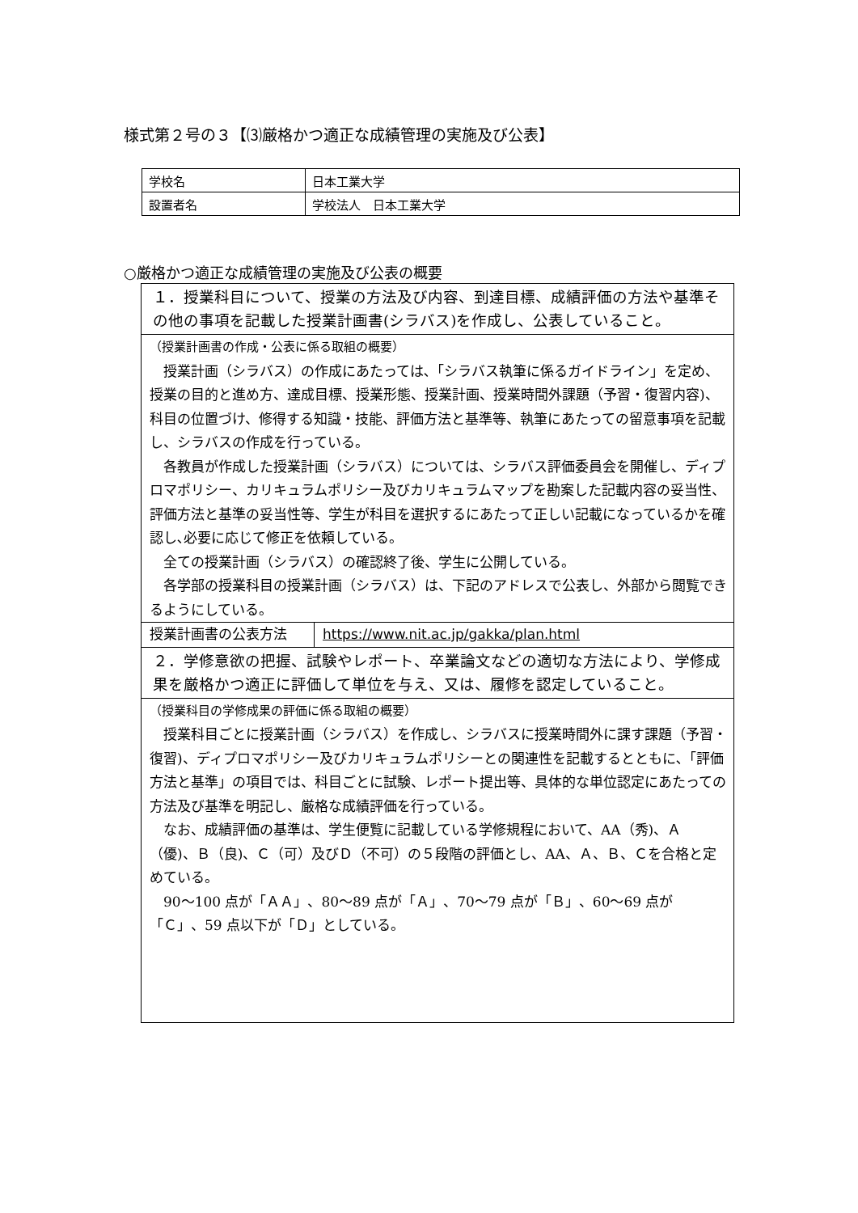様式第２号の３【⑶厳格かつ適正な成績管理の実施及び公表】
| 学校名 | 日本工業大学 |
| 設置者名 | 学校法人 日本工業大学 |
○厳格かつ適正な成績管理の実施及び公表の概要
| １．授業科目について、授業の方法及び内容、到達目標、成績評価の方法や基準その他の事項を記載した授業計画書(シラバス)を作成し、公表していること。 | |
| （授業計画書の作成・公表に係る取組の概要） 授業計画（シラバス）の作成にあたっては､「シラバス執筆に係るガイドライン」を定め、授業の目的と進め方、達成目標、授業形態、授業計画、授業時間外課題（予習・復習内容)、科目の位置づけ、修得する知識・技能、評価方法と基準等、執筆にあたっての留意事項を記載し、シラバスの作成を行っている。 各教員が作成した授業計画（シラバス）については、シラバス評価委員会を開催し、ディプロマポリシー、カリキュラムポリシー及びカリキュラムマップを勘案した記載内容の妥当性、評価方法と基準の妥当性等、学生が科目を選択するにあたって正しい記載になっているかを確認し､必要に応じて修正を依頼している。 全ての授業計画（シラバス）の確認終了後、学生に公開している。 各学部の授業科目の授業計画（シラバス）は、下記のアドレスで公表し、外部から閲覧できるようにしている。 | |
| 授業計画書の公表方法 | https://www.nit.ac.jp/gakka/plan.html |
| ２．学修意欲の把握、試験やレポート、卒業論文などの適切な方法により、学修成果を厳格かつ適正に評価して単位を与え、又は、履修を認定していること。 | |
| （授業科目の学修成果の評価に係る取組の概要） 授業科目ごとに授業計画（シラバス）を作成し、シラバスに授業時間外に課す課題（予習・復習)、ディプロマポリシー及びカリキュラムポリシーとの関連性を記載するとともに､「評価方法と基準」の項目では、科目ごとに試験、レポート提出等、具体的な単位認定にあたっての方法及び基準を明記し、厳格な成績評価を行っている。 なお、成績評価の基準は、学生便覧に記載している学修規程において、AA（秀)、Ａ（優)、Ｂ（良)、Ｃ（可）及びＤ（不可）の５段階の評価とし、AA、Ａ、Ｂ、Ｃを合格と定めている。 90～100 点が「ＡＡ」、80～89 点が「Ａ」、70～79 点が「Ｂ」、60～69 点が「Ｃ」、59 点以下が「Ｄ」としている。 | |